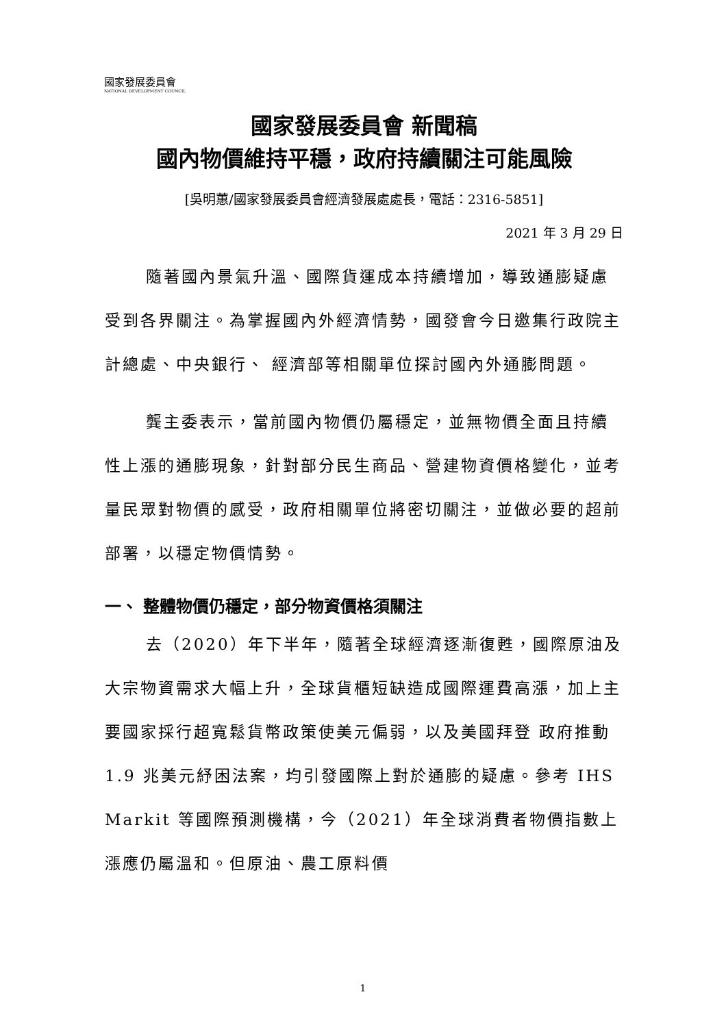國家發展委員會
NATIONAL DEVELOPMENT COUNCIL
國家發展委員會 新聞稿
國內物價維持平穩，政府持續關注可能風險
[吳明蕙/國家發展委員會經濟發展處處長，電話：2316-5851]
2021 年 3 月 29 日
隨著國內景氣升溫、國際貨運成本持續增加，導致通膨疑慮受到各界關注。為掌握國內外經濟情勢，國發會今日邀集行政院主計總處、中央銀行、 經濟部等相關單位探討國內外通膨問題。
龔主委表示，當前國內物價仍屬穩定，並無物價全面且持續性上漲的通膨現象，針對部分民生商品、營建物資價格變化，並考量民眾對物價的感受，政府相關單位將密切關注，並做必要的超前部署，以穩定物價情勢。
一、 整體物價仍穩定，部分物資價格須關注
去（2020）年下半年，隨著全球經濟逐漸復甦，國際原油及大宗物資需求大幅上升，全球貨櫃短缺造成國際運費高漲，加上主要國家採行超寬鬆貨幣政策使美元偏弱，以及美國拜登 政府推動 1.9 兆美元紓困法案，均引發國際上對於通膨的疑慮。參考 IHS Markit 等國際預測機構，今（2021）年全球消費者物價指數上漲應仍屬溫和。但原油、農工原料價
1